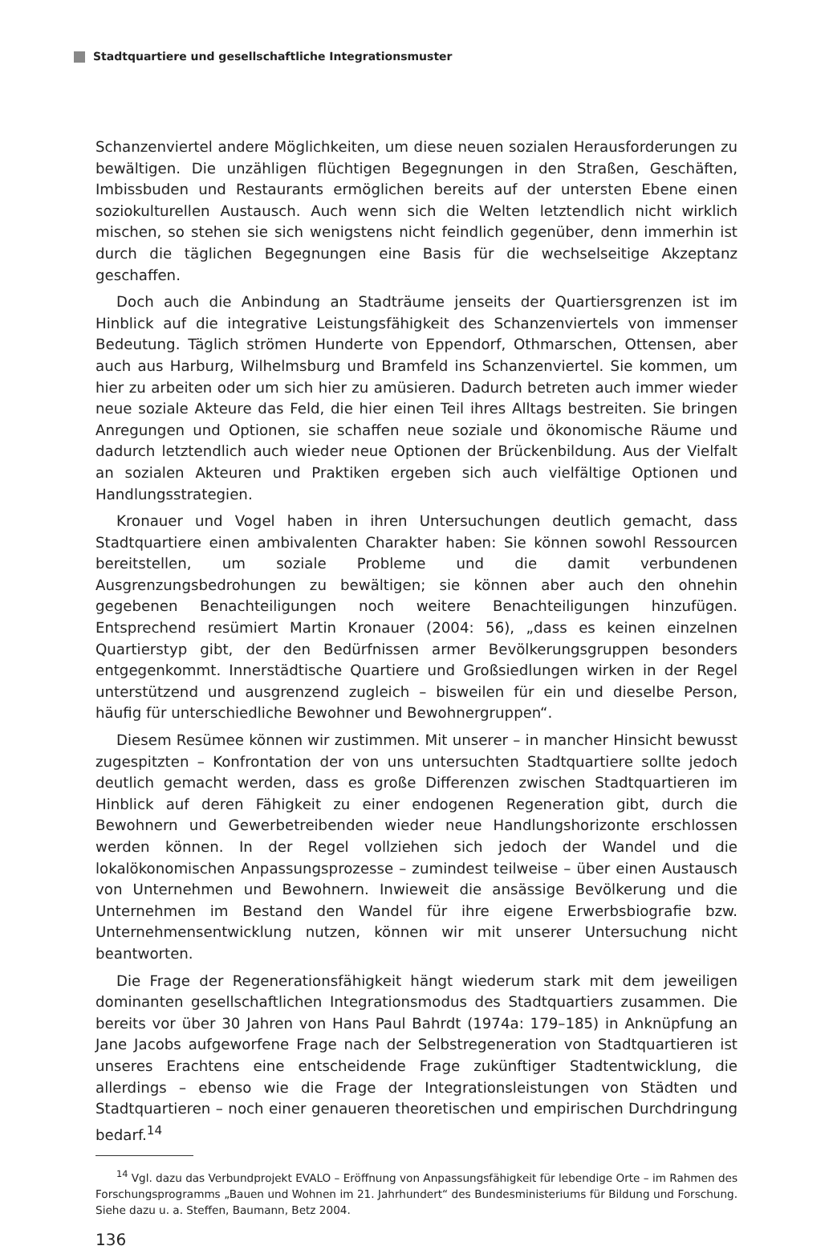Stadtquartiere und gesellschaftliche Integrationsmuster
Schanzenviertel andere Möglichkeiten, um diese neuen sozialen Herausforderungen zu bewältigen. Die unzähligen flüchtigen Begegnungen in den Straßen, Geschäften, Imbissbuden und Restaurants ermöglichen bereits auf der untersten Ebene einen soziokulturellen Austausch. Auch wenn sich die Welten letztendlich nicht wirklich mischen, so stehen sie sich wenigstens nicht feindlich gegenüber, denn immerhin ist durch die täglichen Begegnungen eine Basis für die wechselseitige Akzeptanz geschaffen.
Doch auch die Anbindung an Stadträume jenseits der Quartiersgrenzen ist im Hinblick auf die integrative Leistungsfähigkeit des Schanzenviertels von immenser Bedeutung. Täglich strömen Hunderte von Eppendorf, Othmarschen, Ottensen, aber auch aus Harburg, Wilhelmsburg und Bramfeld ins Schanzenviertel. Sie kommen, um hier zu arbeiten oder um sich hier zu amüsieren. Dadurch betreten auch immer wieder neue soziale Akteure das Feld, die hier einen Teil ihres Alltags bestreiten. Sie bringen Anregungen und Optionen, sie schaffen neue soziale und ökonomische Räume und dadurch letztendlich auch wieder neue Optionen der Brückenbildung. Aus der Vielfalt an sozialen Akteuren und Praktiken ergeben sich auch vielfältige Optionen und Handlungsstrategien.
Kronauer und Vogel haben in ihren Untersuchungen deutlich gemacht, dass Stadtquartiere einen ambivalenten Charakter haben: Sie können sowohl Ressourcen bereitstellen, um soziale Probleme und die damit verbundenen Ausgrenzungsbedrohungen zu bewältigen; sie können aber auch den ohnehin gegebenen Benachteiligungen noch weitere Benachteiligungen hinzufügen. Entsprechend resümiert Martin Kronauer (2004: 56), „dass es keinen einzelnen Quartierstyp gibt, der den Bedürfnissen armer Bevölkerungsgruppen besonders entgegenkommt. Innerstädtische Quartiere und Großsiedlungen wirken in der Regel unterstützend und ausgrenzend zugleich – bisweilen für ein und dieselbe Person, häufig für unterschiedliche Bewohner und Bewohnergruppen“.
Diesem Resümee können wir zustimmen. Mit unserer – in mancher Hinsicht bewusst zugespitzten – Konfrontation der von uns untersuchten Stadtquartiere sollte jedoch deutlich gemacht werden, dass es große Differenzen zwischen Stadtquartieren im Hinblick auf deren Fähigkeit zu einer endogenen Regeneration gibt, durch die Bewohnern und Gewerbetreibenden wieder neue Handlungshorizonte erschlossen werden können. In der Regel vollziehen sich jedoch der Wandel und die lokalökonomischen Anpassungsprozesse – zumindest teilweise – über einen Austausch von Unternehmen und Bewohnern. Inwieweit die ansässige Bevölkerung und die Unternehmen im Bestand den Wandel für ihre eigene Erwerbsbiografie bzw. Unternehmensentwicklung nutzen, können wir mit unserer Untersuchung nicht beantworten.
Die Frage der Regenerationsfähigkeit hängt wiederum stark mit dem jeweiligen dominanten gesellschaftlichen Integrationsmodus des Stadtquartiers zusammen. Die bereits vor über 30 Jahren von Hans Paul Bahrdt (1974a: 179–185) in Anknüpfung an Jane Jacobs aufgeworfene Frage nach der Selbstregeneration von Stadtquartieren ist unseres Erachtens eine entscheidende Frage zukünftiger Stadtentwicklung, die allerdings – ebenso wie die Frage der Integrationsleistungen von Städten und Stadtquartieren – noch einer genaueren theoretischen und empirischen Durchdringung bedarf.<sup>14</sup>
<sup>14</sup> Vgl. dazu das Verbundprojekt EVALO – Eröffnung von Anpassungsfähigkeit für lebendige Orte – im Rahmen des Forschungsprogramms „Bauen und Wohnen im 21. Jahrhundert“ des Bundesministeriums für Bildung und Forschung. Siehe dazu u. a. Steffen, Baumann, Betz 2004.
136